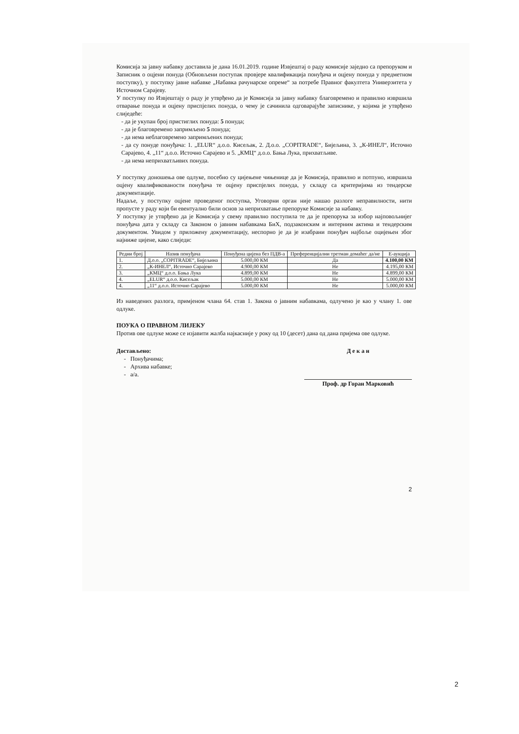Комисија за јавну набавку доставила је дана 16.01.2019. године Извјештај о раду комисије заједно са препоруком и Записник о оцјени понуда (Обновљени поступак провјере квалификација понуђача и оцјену понуда у предметном поступку), у поступку јавне набавке „Набавка рачунарске опреме“ за потребе Правног факултета Универзитета у Источном Сарајеву.
У поступку по Извјештају о раду је утврђено да је Комисија за јавну набавку благовремено и правилно извршила отварање понуда и оцјену приспјелих понуда, о чему је сачинила одговарајуће записнике, у којима је утврђено слиједеће:
- да је укупан број пристиглих понуда: 5 понуда;
- да је благовремено запримљено 5 понуда;
- да нема неблаговремено запримљених понуда;
- да су понуде понуђача: 1. „ELUR“ д.о.о. Кисељак, 2. Д.о.о. „COPITRADE“, Бијељина, 3. „К-ИНЕЛ“, Источно Сарајево, 4. „11“ д.о.о. Источно Сарајево и 5. „КМЦ“ д.о.о. Бања Лука, прихватљиве.
- да нема неприхватљивих понуда.
У поступку доношења ове одлуке, посебно су цијењене чињенице да је Комисија, правилно и потпуно, извршила оцјену квалификованости понуђача те оцјену приспјелих понуда, у складу са критеријима из тендерске документације.
Надаље, у поступку оцјене проведеног поступка, Уговорни орган није нашао разлоге неправилности, нити пропусте у раду који би евентуално били основ за неприхватање препоруке Комисије за набавку.
У поступку је утврђено да је Комисија у свему правилно поступила те да је препорука за избор најповољнијег понуђача дата у складу са Законом о јавним набавкама БиХ, подзаконским и интерним актима и тендерским документом. Увидом у приложену документацију, неспорно је да је изабрани понуђач најбоље оцијењен због најниже цијене, како слиједи:
| Редни број | Назив понуђача | Понуђена цијена без ПДВ-а | Преференцијални третман домаћег да/не | Е-аукција |
| --- | --- | --- | --- | --- |
| 1. | Д.о.о. „COPITRADE“, Бијељина | 5.000,00 КМ | Да | 4.100,00 КМ |
| 2. | „К-ИНЕЛ“, Источно Сарајево | 4.900,00 КМ | Не | 4.195,00 КМ |
| 3. | „КМЦ“ д.о.о. Бања Лука | 4.899,00 КМ | Не | 4.899,00 КМ |
| 4. | „ELUR“ д.о.о. Кисељак | 5.000,00 КМ | Не | 5.000,00 КМ |
| 4. | „11“ д.о.о. Источно Сарајево | 5.000,00 КМ | Не | 5.000,00 КМ |
Из наведених разлога, примјеном члана 64. став 1. Закона о јавним набавкама, одлучено је као у члану 1. ове одлуке.
ПОУКА О ПРАВНОМ ЛИЈЕКУ
Против ове одлуке може се изјавити жалба најкасније у року од 10 (десет) дана од дана пријема ове одлуке.
Достављено:
- Понуђачима;
- Архива набавке;
- а/а.
Д е к а н
Проф. др Горан Марковић
2
2